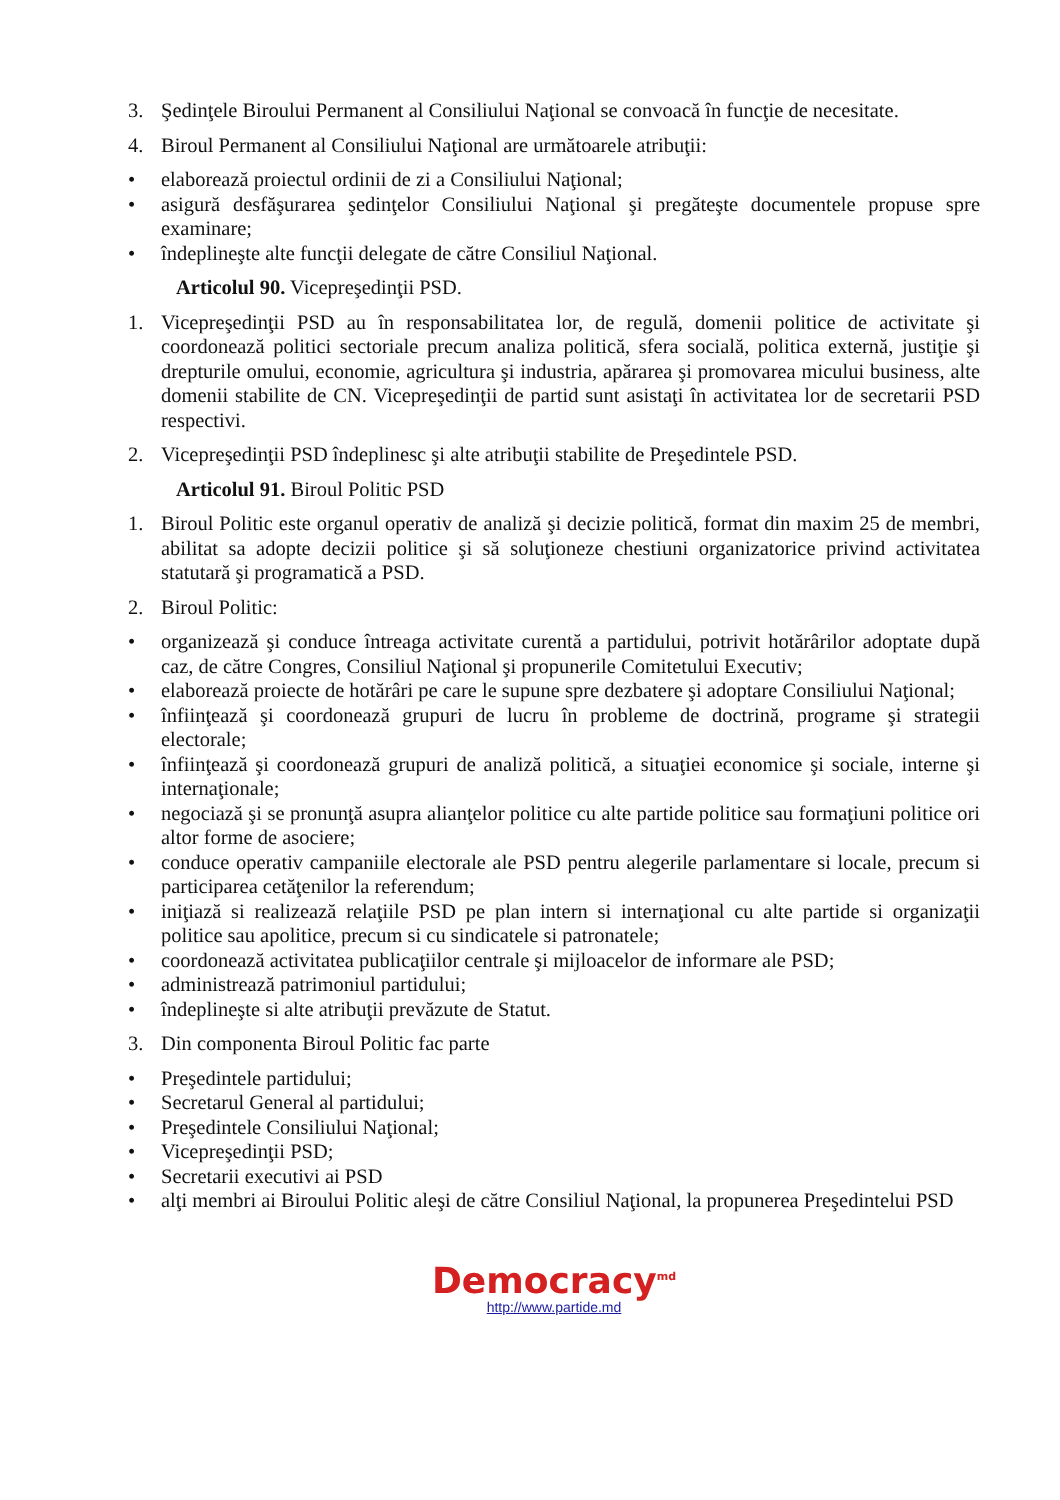3. Şedinţele Biroului Permanent al Consiliului Naţional se convoacă în funcţie de necesitate.
4. Biroul Permanent al Consiliului Naţional are următoarele atribuţii:
• elaborează proiectul ordinii de zi a Consiliului Naţional;
• asigură desfăşurarea şedinţelor Consiliului Naţional şi pregăteşte documentele propuse spre examinare;
• îndeplineşte alte funcţii delegate de către Consiliul Naţional.
Articolul 90. Vicepreşedinţii PSD.
1. Vicepreşedinţii PSD au în responsabilitatea lor, de regulă, domenii politice de activitate şi coordonează politici sectoriale precum analiza politică, sfera socială, politica externă, justiţie şi drepturile omului, economie, agricultura şi industria, apărarea şi promovarea micului business, alte domenii stabilite de CN. Vicepreşedinţii de partid sunt asistaţi în activitatea lor de secretarii PSD respectivi.
2. Vicepreşedinţii PSD îndeplinesc şi alte atribuţii stabilite de Preşedintele PSD.
Articolul 91. Biroul Politic PSD
1. Biroul Politic este organul operativ de analiză şi decizie politică, format din maxim 25 de membri, abilitat sa adopte decizii politice şi să soluţioneze chestiuni organizatorice privind activitatea statutară şi programatică a PSD.
2. Biroul Politic:
• organizează şi conduce întreaga activitate curentă a partidului, potrivit hotărârilor adoptate după caz, de către Congres, Consiliul Naţional şi propunerile Comitetului Executiv;
• elaborează proiecte de hotărâri pe care le supune spre dezbatere şi adoptare Consiliului Naţional;
• înfiinţează şi coordonează grupuri de lucru în probleme de doctrină, programe şi strategii electorale;
• înfiinţează şi coordonează grupuri de analiză politică, a situaţiei economice şi sociale, interne şi internaţionale;
• negociază şi se pronunţă asupra alianţelor politice cu alte partide politice sau formaţiuni politice ori altor forme de asociere;
• conduce operativ campaniile electorale ale PSD pentru alegerile parlamentare si locale, precum si participarea cetăţenilor la referendum;
• iniţiază si realizează relaţiile PSD pe plan intern si internaţional cu alte partide si organizaţii politice sau apolitice, precum si cu sindicatele si patronatele;
• coordonează activitatea publicaţiilor centrale şi mijloacelor de informare ale PSD;
• administrează patrimoniul partidului;
• îndeplineşte si alte atribuţii prevăzute de Statut.
3. Din componenta Biroul Politic fac parte
• Preşedintele partidului;
• Secretarul General al partidului;
• Preşedintele Consiliului Naţional;
• Vicepreşedinţii PSD;
• Secretarii executivi ai PSD
• alţi membri ai Biroului Politic aleşi de către Consiliul Naţional, la propunerea Preşedintelui PSD
Democracy<sup>md</sup>
http://www.partide.md